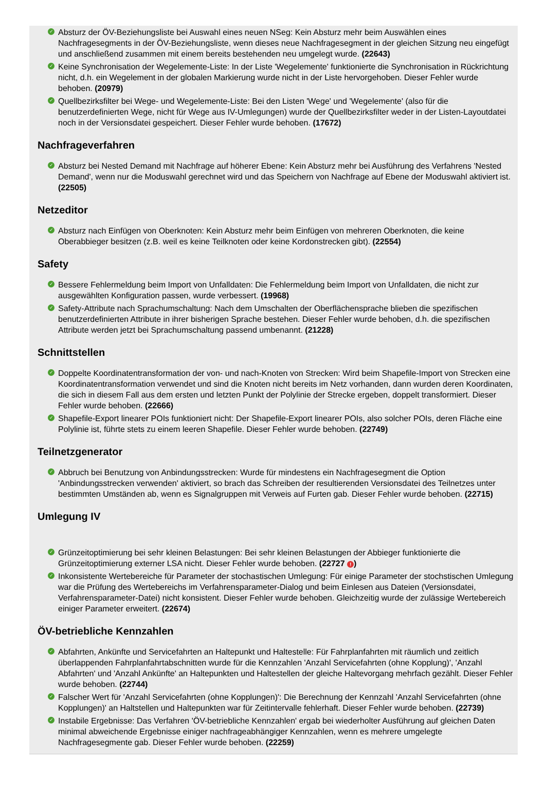✓ Absturz der ÖV-Beziehungsliste bei Auswahl eines neuen NSeg: Kein Absturz mehr beim Auswählen eines Nachfragesegments in der ÖV-Beziehungsliste, wenn dieses neue Nachfragesegment in der gleichen Sitzung neu eingefügt und anschließend zusammen mit einem bereits bestehenden neu umgelegt wurde. (22643)
✓ Keine Synchronisation der Wegelemente-Liste: In der Liste 'Wegelemente' funktionierte die Synchronisation in Rückrichtung nicht, d.h. ein Wegelement in der globalen Markierung wurde nicht in der Liste hervorgehoben. Dieser Fehler wurde behoben. (20979)
✓ Quellbezirksfilter bei Wege- und Wegelemente-Liste: Bei den Listen 'Wege' und 'Wegelemente' (also für die benutzerdefinierten Wege, nicht für Wege aus IV-Umlegungen) wurde der Quellbezirksfilter weder in der Listen-Layoutdatei noch in der Versionsdatei gespeichert. Dieser Fehler wurde behoben. (17672)
Nachfrageverfahren
✓ Absturz bei Nested Demand mit Nachfrage auf höherer Ebene: Kein Absturz mehr bei Ausführung des Verfahrens 'Nested Demand', wenn nur die Moduswahl gerechnet wird und das Speichern von Nachfrage auf Ebene der Moduswahl aktiviert ist. (22505)
Netzeditor
✓ Absturz nach Einfügen von Oberknoten: Kein Absturz mehr beim Einfügen von mehreren Oberknoten, die keine Oberabbieger besitzen (z.B. weil es keine Teilknoten oder keine Kordonstrecken gibt). (22554)
Safety
✓ Bessere Fehlermeldung beim Import von Unfalldaten: Die Fehlermeldung beim Import von Unfalldaten, die nicht zur ausgewählten Konfiguration passen, wurde verbessert. (19968)
✓ Safety-Attribute nach Sprachumschaltung: Nach dem Umschalten der Oberflächensprache blieben die spezifischen benutzerdefinierten Attribute in ihrer bisherigen Sprache bestehen. Dieser Fehler wurde behoben, d.h. die spezifischen Attribute werden jetzt bei Sprachumschaltung passend umbenannt. (21228)
Schnittstellen
✓ Doppelte Koordinatentransformation der von- und nach-Knoten von Strecken: Wird beim Shapefile-Import von Strecken eine Koordinatentransformation verwendet und sind die Knoten nicht bereits im Netz vorhanden, dann wurden deren Koordinaten, die sich in diesem Fall aus dem ersten und letzten Punkt der Polylinie der Strecke ergeben, doppelt transformiert. Dieser Fehler wurde behoben. (22666)
✓ Shapefile-Export linearer POIs funktioniert nicht: Der Shapefile-Export linearer POIs, also solcher POIs, deren Fläche eine Polylinie ist, führte stets zu einem leeren Shapefile. Dieser Fehler wurde behoben. (22749)
Teilnetzgenerator
✓ Abbruch bei Benutzung von Anbindungsstrecken: Wurde für mindestens ein Nachfragesegment die Option 'Anbindungsstrecken verwenden' aktiviert, so brach das Schreiben der resultierenden Versionsdatei des Teilnetzes unter bestimmten Umständen ab, wenn es Signalgruppen mit Verweis auf Furten gab. Dieser Fehler wurde behoben. (22715)
Umlegung IV
✓ Grünzeitoptimierung bei sehr kleinen Belastungen: Bei sehr kleinen Belastungen der Abbieger funktionierte die Grünzeitoptimierung externer LSA nicht. Dieser Fehler wurde behoben. (22727 !)
✓ Inkonsistente Wertebereiche für Parameter der stochastischen Umlegung: Für einige Parameter der stochstischen Umlegung war die Prüfung des Wertebereichs im Verfahrensparameter-Dialog und beim Einlesen aus Dateien (Versionsdatei, Verfahrensparameter-Datei) nicht konsistent. Dieser Fehler wurde behoben. Gleichzeitig wurde der zulässige Wertebereich einiger Parameter erweitert. (22674)
ÖV-betriebliche Kennzahlen
✓ Abfahrten, Ankünfte und Servicefahrten an Haltepunkt und Haltestelle: Für Fahrplanfahrten mit räumlich und zeitlich überlappenden Fahrplanfahrtabschnitten wurde für die Kennzahlen 'Anzahl Servicefahrten (ohne Kopplung)', 'Anzahl Abfahrten' und 'Anzahl Ankünfte' an Haltepunkten und Haltestellen der gleiche Haltevorgang mehrfach gezählt. Dieser Fehler wurde behoben. (22744)
✓ Falscher Wert für 'Anzahl Servicefahrten (ohne Kopplungen)': Die Berechnung der Kennzahl 'Anzahl Servicefahrten (ohne Kopplungen)' an Haltstellen und Haltepunkten war für Zeitintervalle fehlerhaft. Dieser Fehler wurde behoben. (22739)
✓ Instabile Ergebnisse: Das Verfahren 'ÖV-betriebliche Kennzahlen' ergab bei wiederholter Ausführung auf gleichen Daten minimal abweichende Ergebnisse einiger nachfrageabhängiger Kennzahlen, wenn es mehrere umgelegte Nachfragesegmente gab. Dieser Fehler wurde behoben. (22259)